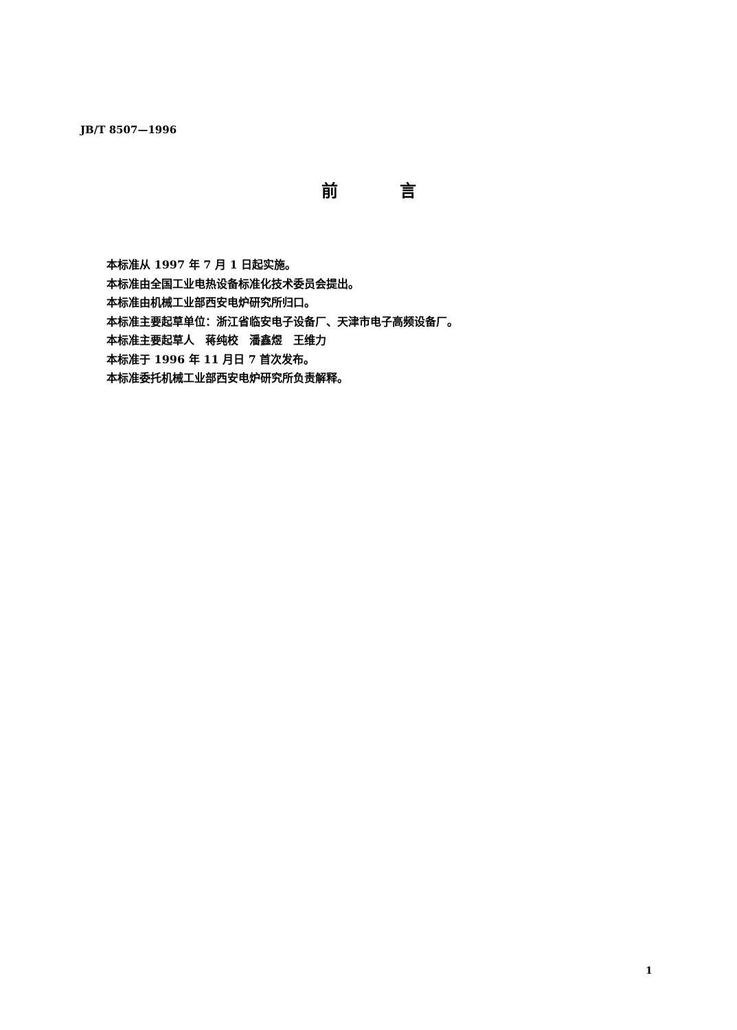JB/T 8507—1996
前言
本标准从 1997 年 7 月 1 日起实施。
本标准由全国工业电热设备标准化技术委员会提出。
本标准由机械工业部西安电炉研究所归口。
本标准主要起草单位：浙江省临安电子设备厂、天津市电子高频设备厂。
本标准主要起草人　蒋纯校　潘鑫煜　王维力
本标准于 1996 年 11 月日 7 首次发布。
本标准委托机械工业部西安电炉研究所负责解释。
1